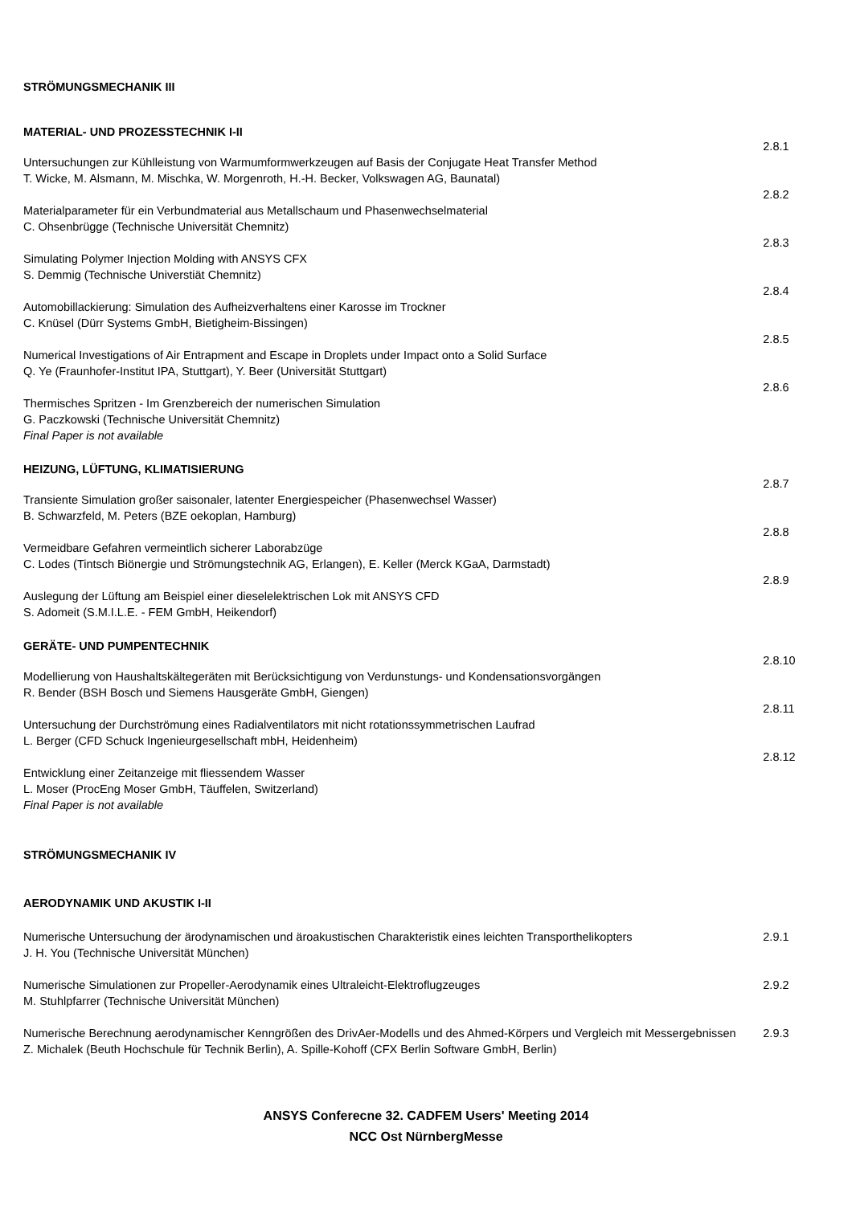STRÖMUNGSMECHANIK III
MATERIAL- UND PROZESSTECHNIK I-II
2.8.1
Untersuchungen zur Kühlleistung von Warmumformwerkzeugen auf Basis der Conjugate Heat Transfer Method
T. Wicke, M. Alsmann, M. Mischka, W. Morgenroth, H.-H. Becker, Volkswagen AG, Baunatal)
2.8.2
Materialparameter für ein Verbundmaterial aus Metallschaum und Phasenwechselmaterial
C. Ohsenbrügge (Technische Universität Chemnitz)
2.8.3
Simulating Polymer Injection Molding with ANSYS CFX
S. Demmig (Technische Universtiät Chemnitz)
2.8.4
Automobillackierung: Simulation des Aufheizverhaltens einer Karosse im Trockner
C. Knüsel (Dürr Systems GmbH, Bietigheim-Bissingen)
2.8.5
Numerical Investigations of Air Entrapment and Escape in Droplets under Impact onto a Solid Surface
Q. Ye (Fraunhofer-Institut IPA, Stuttgart), Y. Beer (Universität Stuttgart)
2.8.6
Thermisches Spritzen - Im Grenzbereich der numerischen Simulation
G. Paczkowski (Technische Universität Chemnitz)
Final Paper is not available
HEIZUNG, LÜFTUNG, KLIMATISIERUNG
2.8.7
Transiente Simulation großer saisonaler, latenter Energiespeicher (Phasenwechsel Wasser)
B. Schwarzfeld, M. Peters (BZE oekoplan, Hamburg)
2.8.8
Vermeidbare Gefahren vermeintlich sicherer Laborabzüge
C. Lodes (Tintsch Biönergie und Strömungstechnik AG, Erlangen), E. Keller (Merck KGaA, Darmstadt)
2.8.9
Auslegung der Lüftung am Beispiel einer dieselelektrischen Lok mit ANSYS CFD
S. Adomeit (S.M.I.L.E. - FEM GmbH, Heikendorf)
GERÄTE- UND PUMPENTECHNIK
2.8.10
Modellierung von Haushaltskältegeräten mit Berücksichtigung von Verdunstungs- und Kondensationsvorgängen
R. Bender (BSH Bosch und Siemens Hausgeräte GmbH, Giengen)
2.8.11
Untersuchung der Durchströmung eines Radialventilators mit nicht rotationssymmetrischen Laufrad
L. Berger (CFD Schuck Ingenieurgesellschaft mbH, Heidenheim)
2.8.12
Entwicklung einer Zeitanzeige mit fliessendem Wasser
L. Moser (ProcEng Moser GmbH, Täuffelen, Switzerland)
Final Paper is not available
STRÖMUNGSMECHANIK IV
AERODYNAMIK UND AKUSTIK I-II
Numerische Untersuchung der ärodynamischen und äroakustischen Charakteristik eines leichten Transporthelikopters
J. H. You (Technische Universität München)
2.9.1
Numerische Simulationen zur Propeller-Aerodynamik eines Ultraleicht-Elektroflugzeuges
M. Stuhlpfarrer (Technische Universität München)
2.9.2
Numerische Berechnung aerodynamischer Kenngrößen des DrivAer-Modells und des Ahmed-Körpers und Vergleich mit Messergebnissen
Z. Michalek (Beuth Hochschule für Technik Berlin), A. Spille-Kohoff (CFX Berlin Software GmbH, Berlin)
2.9.3
ANSYS Conferecne 32. CADFEM Users' Meeting 2014
NCC Ost NürnbergMesse